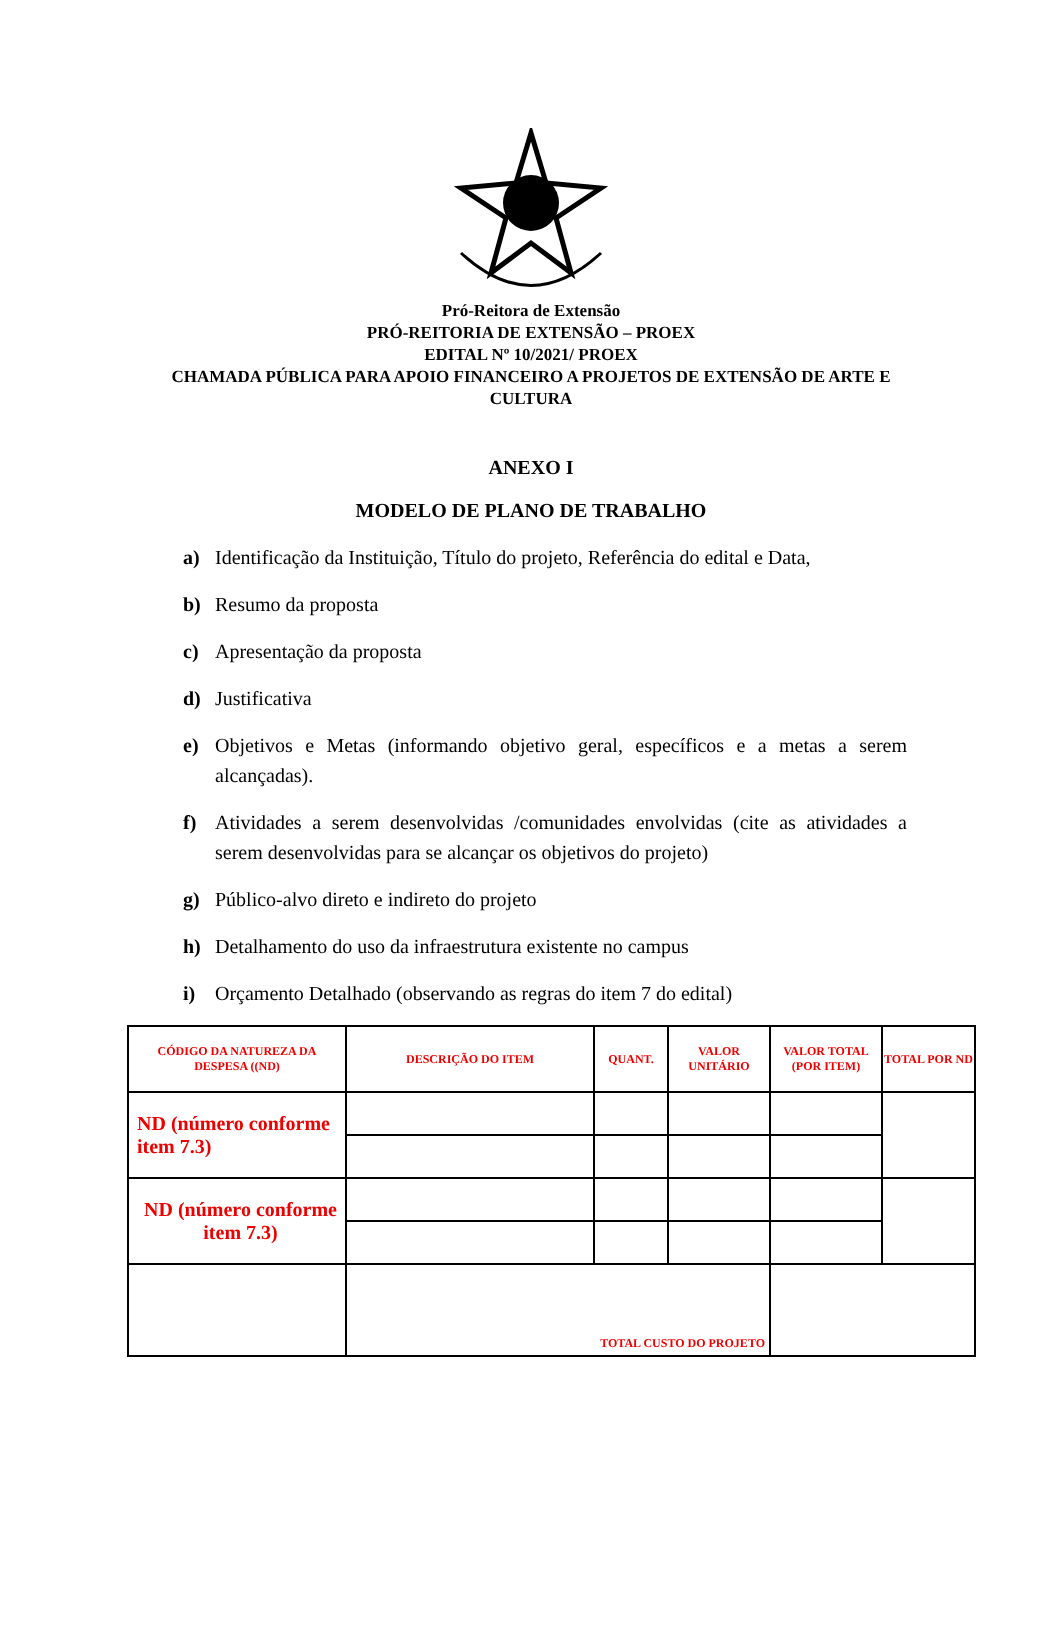Pró-Reitora de Extensão
PRÓ-REITORIA DE EXTENSÃO – PROEX
EDITAL Nº 10/2021/ PROEX
CHAMADA PÚBLICA PARA APOIO FINANCEIRO A PROJETOS DE EXTENSÃO DE ARTE E
CULTURA
ANEXO I
MODELO DE PLANO DE TRABALHO
a) Identificação da Instituição, Título do projeto, Referência do edital e Data,
b) Resumo da proposta
c) Apresentação da proposta
d) Justificativa
e) Objetivos e Metas (informando objetivo geral, específicos e a metas a serem alcançadas).
f) Atividades a serem desenvolvidas /comunidades envolvidas (cite as atividades a serem desenvolvidas para se alcançar os objetivos do projeto)
g) Público-alvo direto e indireto do projeto
h) Detalhamento do uso da infraestrutura existente no campus
i) Orçamento Detalhado (observando as regras do item 7 do edital)
| CÓDIGO DA NATUREZA DA DESPESA ((ND) | DESCRIÇÃO DO ITEM | QUANT. | VALOR UNITÁRIO | VALOR TOTAL (POR ITEM) | TOTAL POR ND |
| --- | --- | --- | --- | --- | --- |
| ND (número conforme item 7.3) | | | | | |
| ND (número conforme item 7.3) | | | | | |
| | TOTAL CUSTO DO PROJETO | | | | |